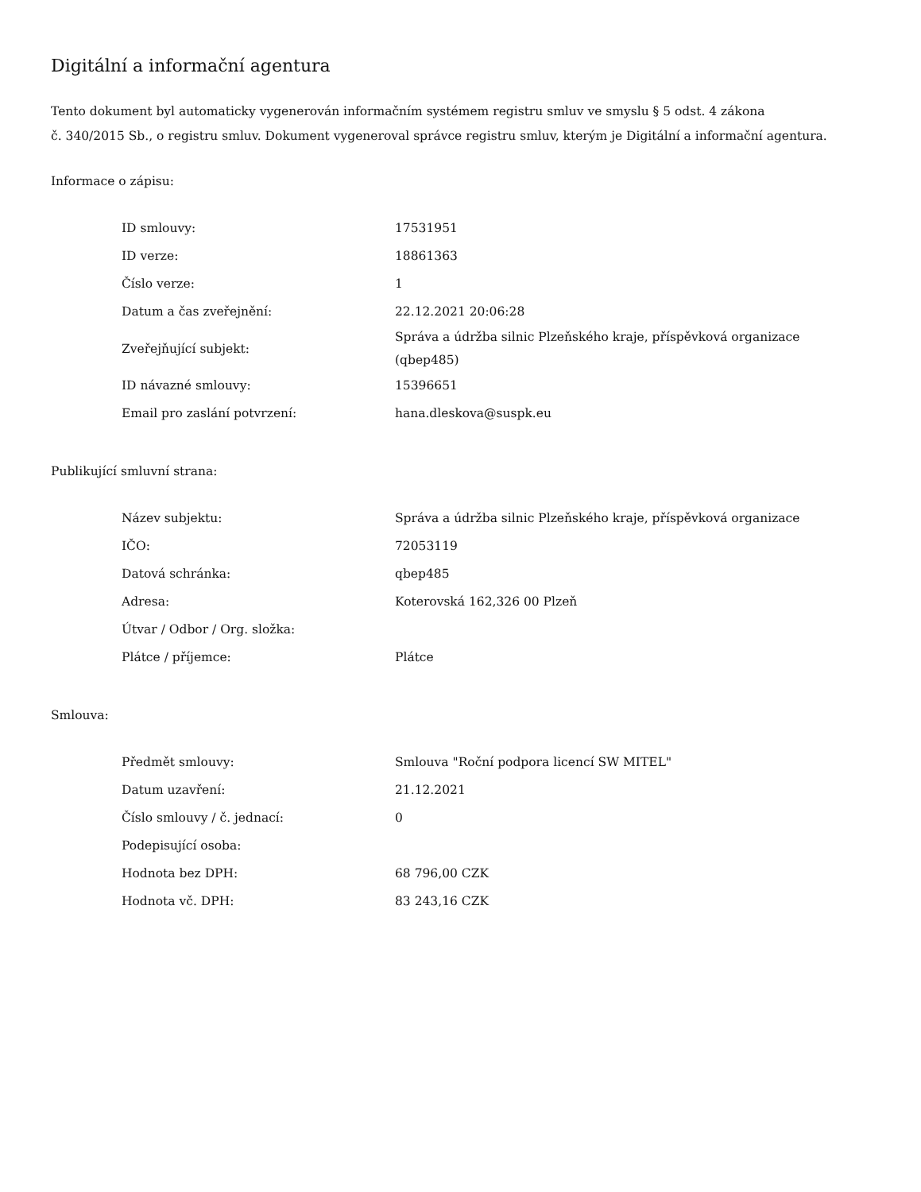Digitální a informační agentura
Tento dokument byl automaticky vygenerován informačním systémem registru smluv ve smyslu § 5 odst. 4 zákona
č. 340/2015 Sb., o registru smluv. Dokument vygeneroval správce registru smluv, kterým je Digitální a informační agentura.
Informace o zápisu:
| ID smlouvy: | 17531951 |
| ID verze: | 18861363 |
| Číslo verze: | 1 |
| Datum a čas zveřejnění: | 22.12.2021 20:06:28 |
| Zveřejňující subjekt: | Správa a údržba silnic Plzeňského kraje, příspěvková organizace (qbep485) |
| ID návazné smlouvy: | 15396651 |
| Email pro zaslání potvrzení: | hana.dleskova@suspk.eu |
Publikující smluvní strana:
| Název subjektu: | Správa a údržba silnic Plzeňského kraje, příspěvková organizace |
| IČO: | 72053119 |
| Datová schránka: | qbep485 |
| Adresa: | Koterovská 162,326 00 Plzeň |
| Útvar / Odbor / Org. složka: | |
| Plátce / příjemce: | Plátce |
Smlouva:
| Předmět smlouvy: | Smlouva "Roční podpora licencí SW MITEL" |
| Datum uzavření: | 21.12.2021 |
| Číslo smlouvy / č. jednací: | 0 |
| Podepisující osoba: | |
| Hodnota bez DPH: | 68 796,00 CZK |
| Hodnota vč. DPH: | 83 243,16 CZK |